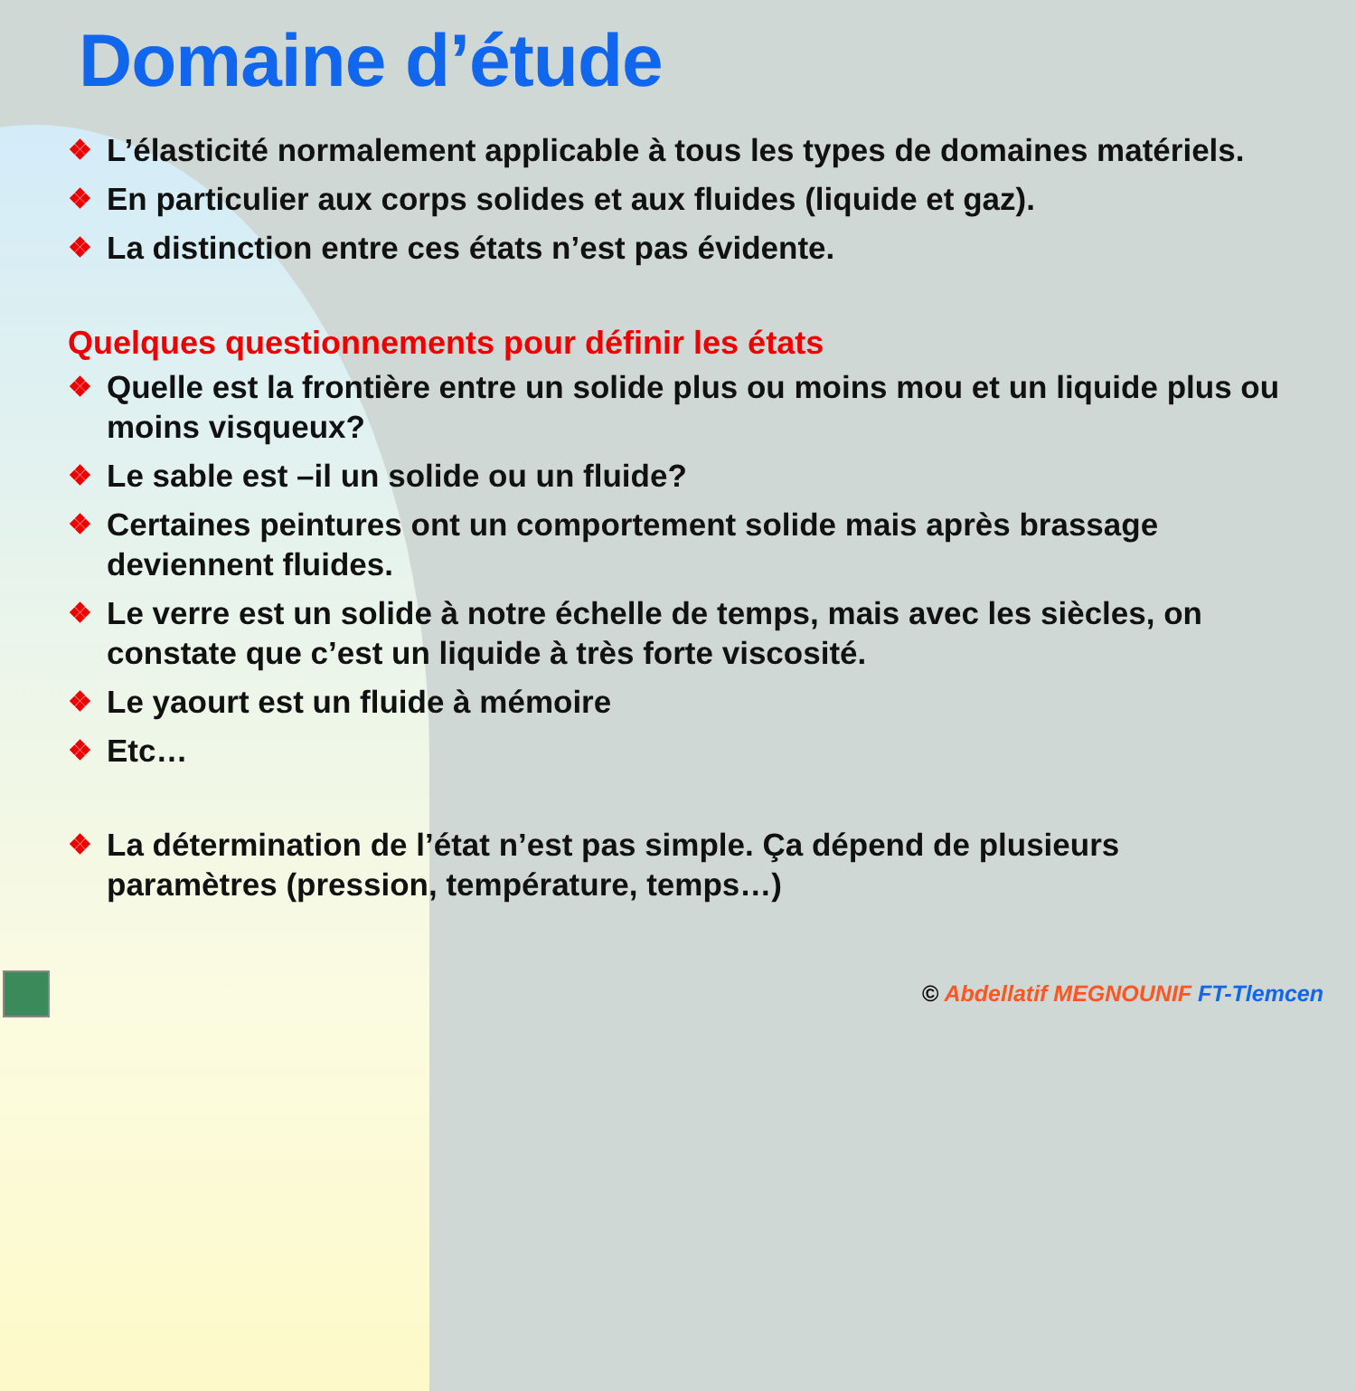Domaine d’étude
❖ L’élasticité normalement applicable à tous les types de domaines matériels.
❖ En particulier aux corps solides et aux fluides (liquide et gaz).
❖ La distinction entre ces états n’est pas évidente.
Quelques questionnements pour définir les états
❖ Quelle est la frontière entre un solide plus ou moins mou et un liquide plus ou moins visqueux?
❖ Le sable est –il un solide ou un fluide?
❖ Certaines peintures ont un comportement solide mais après brassage deviennent fluides.
❖ Le verre est un solide à notre échelle de temps, mais avec les siècles, on constate que c’est un liquide à très forte viscosité.
❖ Le yaourt est un fluide à mémoire
❖ Etc…
❖ La détermination de l’état n’est pas simple. Ça dépend de plusieurs paramètres (pression, température, temps…)
© Abdellatif MEGNOUNIF FT-Tlemcen